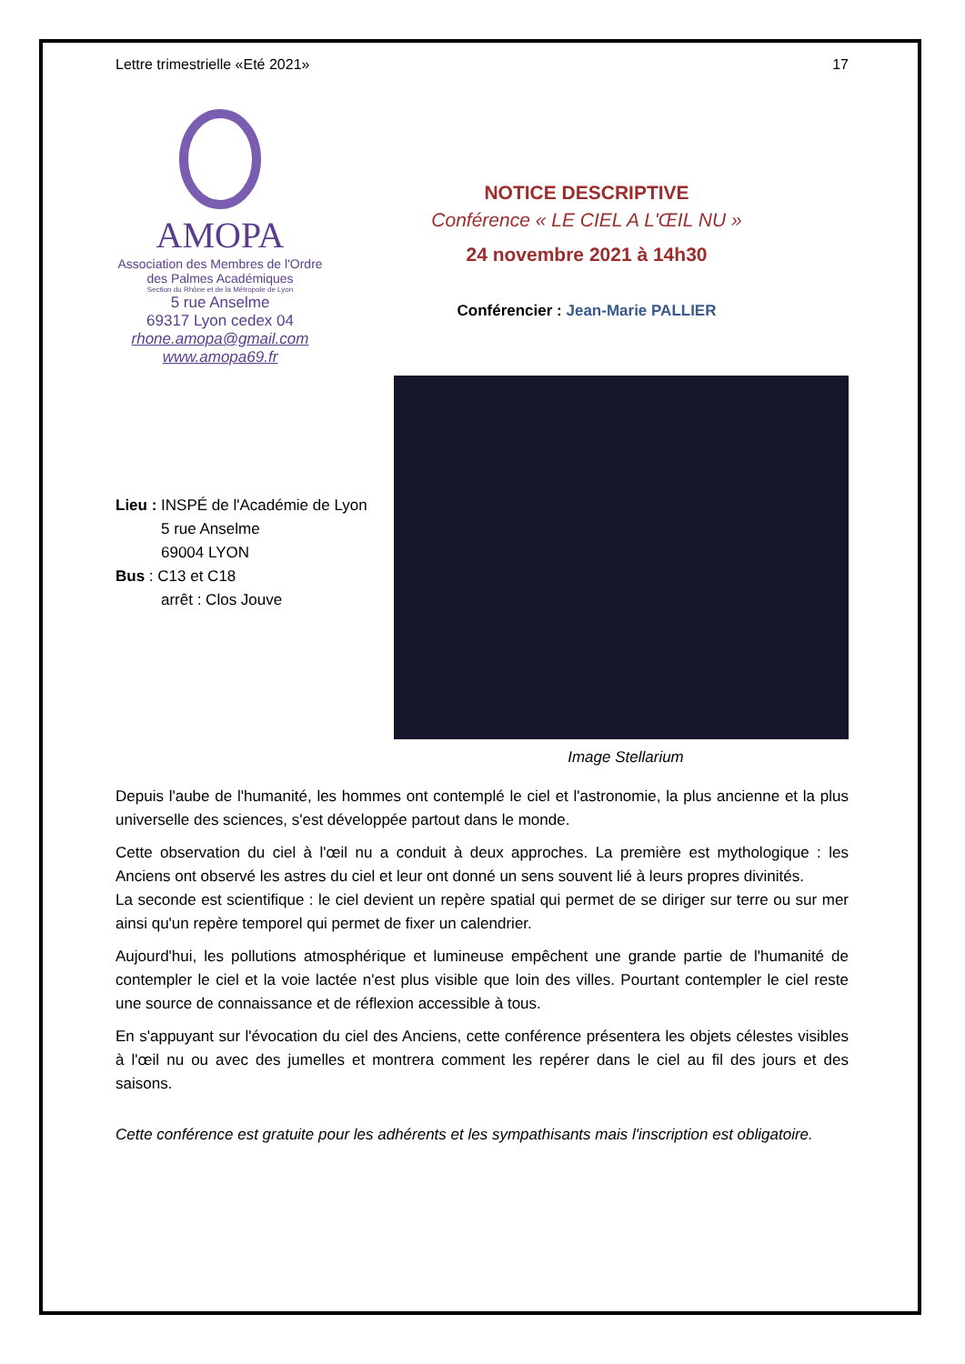Lettre trimestrielle «Eté 2021» 17
AMOPA
Association des Membres de l'Ordre des Palmes Académiques
Section du Rhône et de la Métropole de Lyon
5 rue Anselme
69317 Lyon cedex 04
rhone.amopa@gmail.com
www.amopa69.fr
NOTICE DESCRIPTIVE
Conférence « LE CIEL A L'ŒIL NU »
24 novembre 2021 à 14h30
Conférencier : Jean-Marie PALLIER
Lieu : INSPÉ de l'Académie de Lyon
5 rue Anselme
69004 LYON
Bus : C13 et C18
arrêt : Clos Jouve
Image Stellarium
Depuis l'aube de l'humanité, les hommes ont contemplé le ciel et l'astronomie, la plus ancienne et la plus universelle des sciences, s'est développée partout dans le monde.
Cette observation du ciel à l'œil nu a conduit à deux approches. La première est mythologique : les Anciens ont observé les astres du ciel et leur ont donné un sens souvent lié à leurs propres divinités.
La seconde est scientifique : le ciel devient un repère spatial qui permet de se diriger sur terre ou sur mer ainsi qu'un repère temporel qui permet de fixer un calendrier.
Aujourd'hui, les pollutions atmosphérique et lumineuse empêchent une grande partie de l'humanité de contempler le ciel et la voie lactée n'est plus visible que loin des villes. Pourtant contempler le ciel reste une source de connaissance et de réflexion accessible à tous.
En s'appuyant sur l'évocation du ciel des Anciens, cette conférence présentera les objets célestes visibles à l'œil nu ou avec des jumelles et montrera comment les repérer dans le ciel au fil des jours et des saisons.
Cette conférence est gratuite pour les adhérents et les sympathisants mais l'inscription est obligatoire.